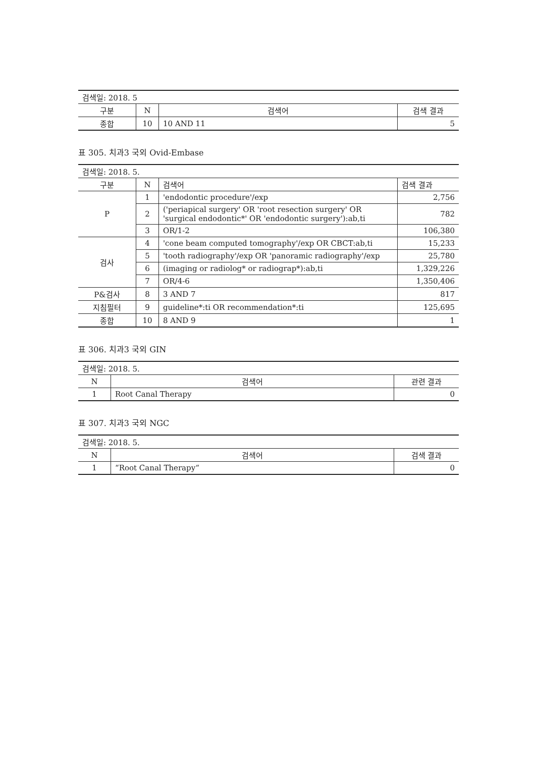| 검색일: 2018. 5 | | | |
| 구분 | N | 검색어 | 검색 결과 |
| 종합 | 10 | 10 AND 11 | 5 |
표 305. 치과3 국외 Ovid-Embase
| 검색일: 2018. 5. | | | |
| 구분 | N | 검색어 | 검색 결과 |
| P | 1 | 'endodontic procedure'/exp | 2,756 |
| | 2 | ('periapical surgery' OR 'root resection surgery' OR 'surgical endodontic*' OR 'endodontic surgery'):ab,ti | 782 |
| | 3 | OR/1-2 | 106,380 |
| 검사 | 4 | 'cone beam computed tomography'/exp OR CBCT:ab,ti | 15,233 |
| | 5 | 'tooth radiography'/exp OR 'panoramic radiography'/exp | 25,780 |
| | 6 | (imaging or radiolog* or radiograp*):ab,ti | 1,329,226 |
| | 7 | OR/4-6 | 1,350,406 |
| P&검사 | 8 | 3 AND 7 | 817 |
| 지침필터 | 9 | guideline*:ti OR recommendation*:ti | 125,695 |
| 종합 | 10 | 8 AND 9 | 1 |
표 306. 치과3 국외 GIN
| 검색일: 2018. 5. | | |
| N | 검색어 | 관련 결과 |
| 1 | Root Canal Therapy | 0 |
표 307. 치과3 국외 NGC
| 검색일: 2018. 5. | | |
| N | 검색어 | 검색 결과 |
| 1 | “Root Canal Therapy“ | 0 |